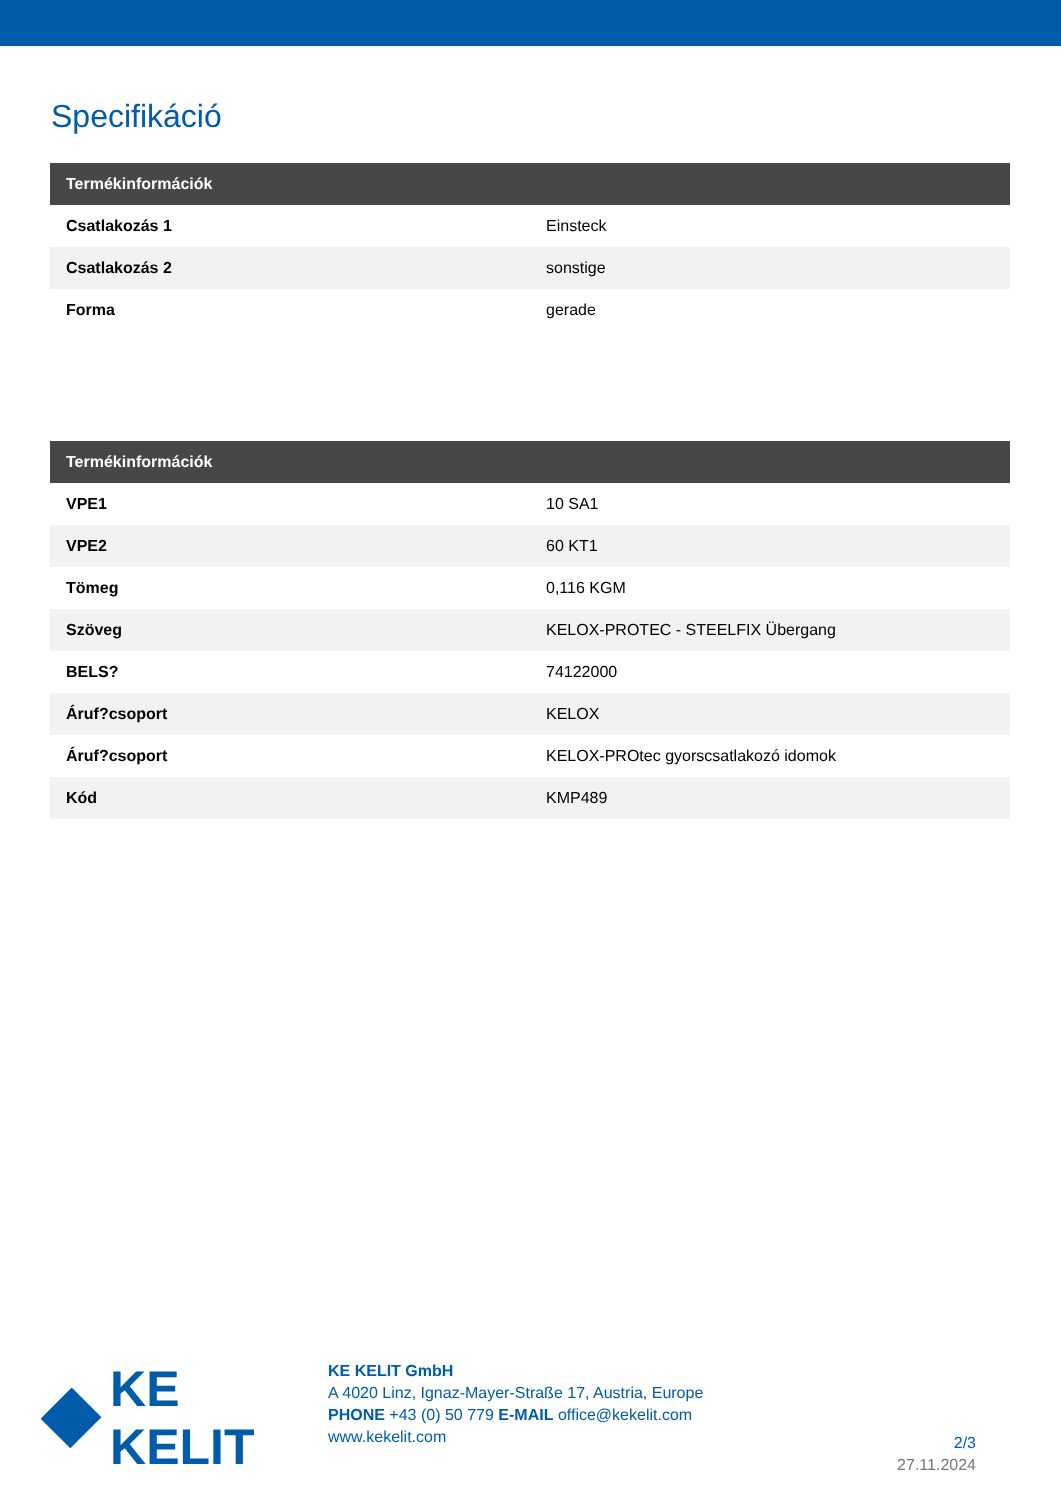Specifikáció
| Termékinformációk | |
| --- | --- |
| Csatlakozás 1 | Einsteck |
| Csatlakozás 2 | sonstige |
| Forma | gerade |
| Termékinformációk | |
| --- | --- |
| VPE1 | 10 SA1 |
| VPE2 | 60 KT1 |
| Tömeg | 0,116 KGM |
| Szöveg | KELOX-PROTEC - STEELFIX Übergang |
| BELS? | 74122000 |
| Áruf?csoport | KELOX |
| Áruf?csoport | KELOX-PROtec gyorscsatlakozó idomok |
| Kód | KMP489 |
KE KELIT
KE KELIT GmbH
A 4020 Linz, Ignaz-Mayer-Straße 17, Austria, Europe
PHONE +43 (0) 50 779 E-MAIL office@kekelit.com
www.kekelit.com
2/3
27.11.2024